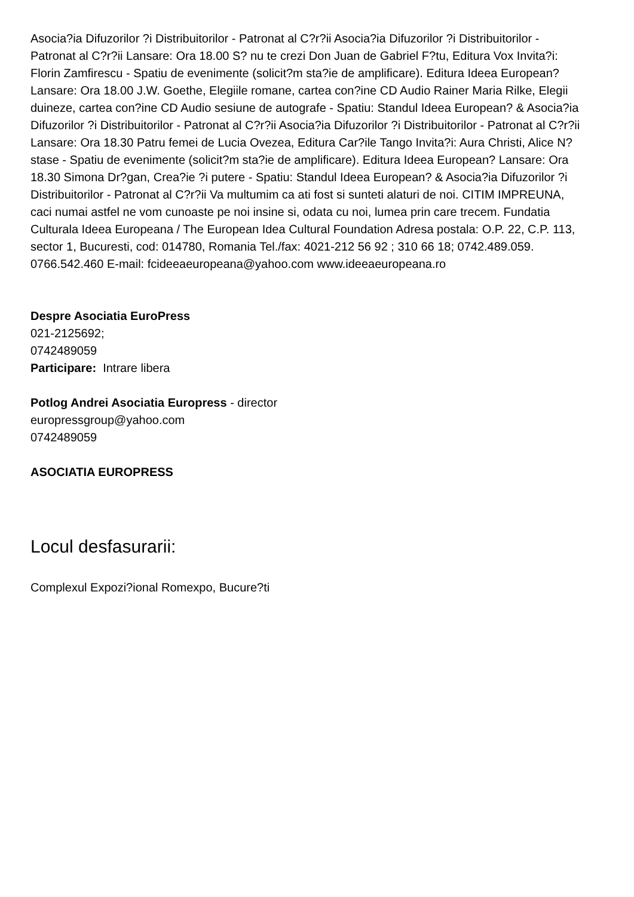Asocia?ia Difuzorilor ?i Distribuitorilor - Patronat al C?r?ii Asocia?ia Difuzorilor ?i Distribuitorilor - Patronat al C?r?ii Lansare: Ora 18.00 S? nu te crezi Don Juan de Gabriel F?tu, Editura Vox Invita?i: Florin Zamfirescu - Spatiu de evenimente (solicit?m sta?ie de amplificare). Editura Ideea European? Lansare: Ora 18.00 J.W. Goethe, Elegiile romane, cartea con?ine CD Audio Rainer Maria Rilke, Elegii duineze, cartea con?ine CD Audio sesiune de autografe - Spatiu: Standul Ideea European? & Asocia?ia Difuzorilor ?i Distribuitorilor - Patronat al C?r?ii Asocia?ia Difuzorilor ?i Distribuitorilor - Patronat al C?r?ii Lansare: Ora 18.30 Patru femei de Lucia Ovezea, Editura Car?ile Tango Invita?i: Aura Christi, Alice N?stase - Spatiu de evenimente (solicit?m sta?ie de amplificare). Editura Ideea European? Lansare: Ora 18.30 Simona Dr?gan, Crea?ie ?i putere - Spatiu: Standul Ideea European? & Asocia?ia Difuzorilor ?i Distribuitorilor - Patronat al C?r?ii Va multumim ca ati fost si sunteti alaturi de noi. CITIM IMPREUNA, caci numai astfel ne vom cunoaste pe noi insine si, odata cu noi, lumea prin care trecem. Fundatia Culturala Ideea Europeana / The European Idea Cultural Foundation Adresa postala: O.P. 22, C.P. 113, sector 1, Bucuresti, cod: 014780, Romania Tel./fax: 4021-212 56 92 ; 310 66 18; 0742.489.059. 0766.542.460 E-mail: fcideeaeuropeana@yahoo.com www.ideeaeuropeana.ro
Despre Asociatia EuroPress
021-2125692;
0742489059
Participare: Intrare libera
Potlog Andrei Asociatia Europress - director
europressgroup@yahoo.com
0742489059
ASOCIATIA EUROPRESS
Locul desfasurarii:
Complexul Expozi?ional Romexpo, Bucure?ti